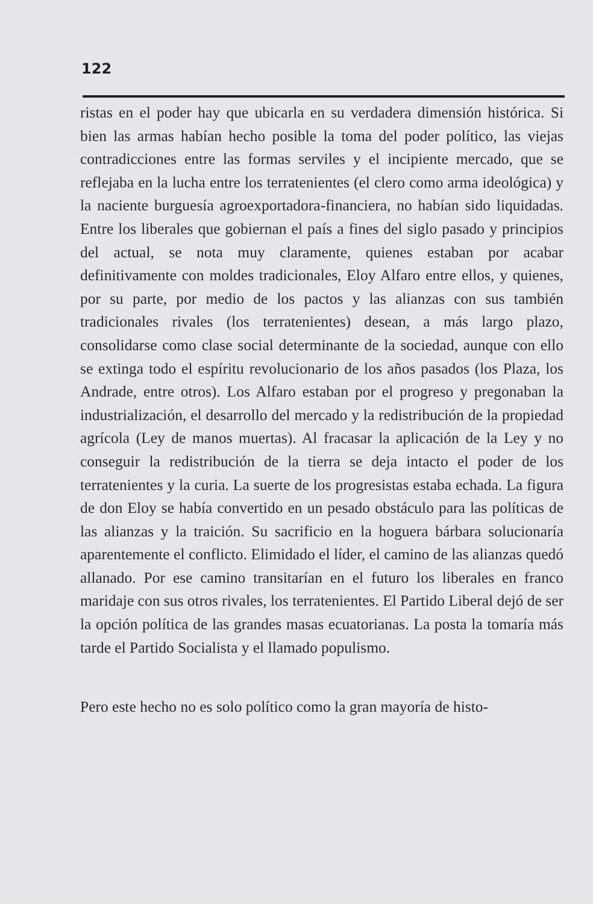122
ristas en el poder hay que ubicarla en su verdadera dimensión histórica. Si bien las armas habían hecho posible la toma del poder político, las viejas contradicciones entre las formas serviles y el incipiente mercado, que se reflejaba en la lucha entre los terratenientes (el clero como arma ideológica) y la naciente burguesía agroexportadora-financiera, no habían sido liquidadas. Entre los liberales que gobiernan el país a fines del siglo pasado y principios del actual, se nota muy claramente, quienes estaban por acabar definitivamente con moldes tradicionales, Eloy Alfaro entre ellos, y quienes, por su parte, por medio de los pactos y las alianzas con sus también tradicionales rivales (los terratenientes) desean, a más largo plazo, consolidarse como clase social determinante de la sociedad, aunque con ello se extinga todo el espíritu revolucionario de los años pasados (los Plaza, los Andrade, entre otros). Los Alfaro estaban por el progreso y pregonaban la industrialización, el desarrollo del mercado y la redistribución de la propiedad agrícola (Ley de manos muertas). Al fracasar la aplicación de la Ley y no conseguir la redistribución de la tierra se deja intacto el poder de los terratenientes y la curia. La suerte de los progresistas estaba echada. La figura de don Eloy se había convertido en un pesado obstáculo para las políticas de las alianzas y la traición. Su sacrificio en la hoguera bárbara solucionaría aparentemente el conflicto. Elimidado el líder, el camino de las alianzas quedó allanado. Por ese camino transitarían en el futuro los liberales en franco maridaje con sus otros rivales, los terratenientes. El Partido Liberal dejó de ser la opción política de las grandes masas ecuatorianas. La posta la tomaría más tarde el Partido Socialista y el llamado populismo.
Pero este hecho no es solo político como la gran mayoría de histo-